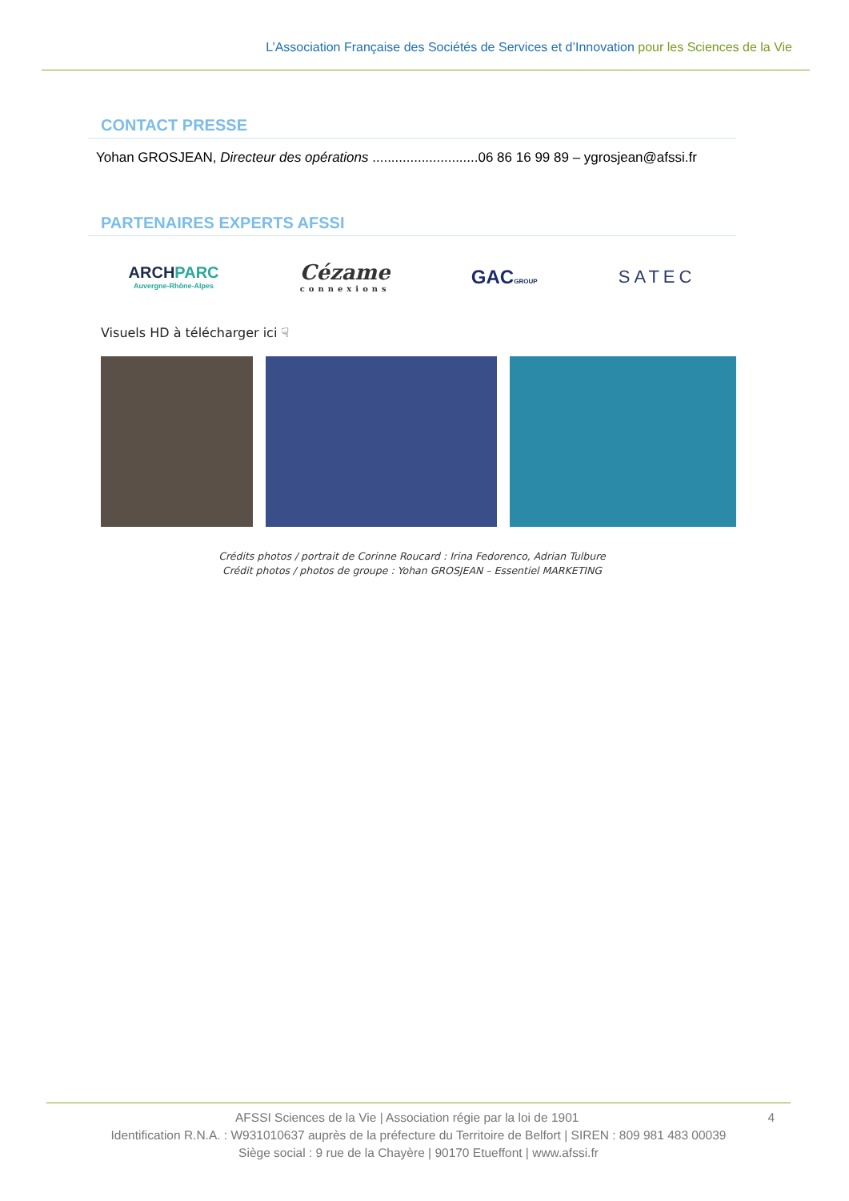L’Association Française des Sociétés de Services et d’Innovation pour les Sciences de la Vie
CONTACT PRESSE
Yohan GROSJEAN, Directeur des opérations ............................06 86 16 99 89 – ygrosjean@afssi.fr
PARTENAIRES EXPERTS AFSSI
ARCHPARC
Auvergne-Rhône-Alpes
Cézame
connexions
GACGROUP
SATEC
Visuels HD à télécharger ici ☟
Crédits photos / portrait de Corinne Roucard : Irina Fedorenco, Adrian Tulbure
Crédit photos / photos de groupe : Yohan GROSJEAN – Essentiel MARKETING
AFSSI Sciences de la Vie | Association régie par la loi de 1901 4
Identification R.N.A. : W931010637 auprès de la préfecture du Territoire de Belfort | SIREN : 809 981 483 00039
Siège social : 9 rue de la Chayère | 90170 Etueffont | www.afssi.fr